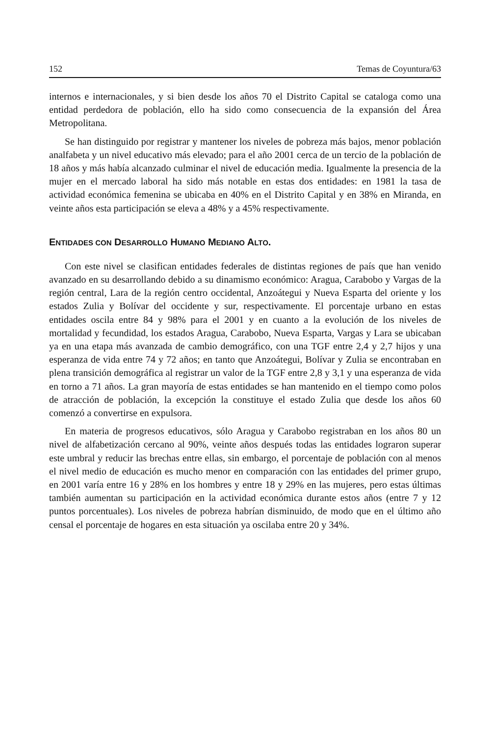152 Temas de Coyuntura/63
internos e internacionales, y si bien desde los años 70 el Distrito Capital se cataloga como una entidad perdedora de población, ello ha sido como consecuencia de la expansión del Área Metropolitana.
Se han distinguido por registrar y mantener los niveles de pobreza más bajos, menor población analfabeta y un nivel educativo más elevado; para el año 2001 cerca de un tercio de la población de 18 años y más había alcanzado culminar el nivel de educación media. Igualmente la presencia de la mujer en el mercado laboral ha sido más notable en estas dos entidades: en 1981 la tasa de actividad económica femenina se ubicaba en 40% en el Distrito Capital y en 38% en Miranda, en veinte años esta participación se eleva a 48% y a 45% respectivamente.
ENTIDADES CON DESARROLLO HUMANO MEDIANO ALTO.
Con este nivel se clasifican entidades federales de distintas regiones de país que han venido avanzado en su desarrollando debido a su dinamismo económico: Aragua, Carabobo y Vargas de la región central, Lara de la región centro occidental, Anzoátegui y Nueva Esparta del oriente y los estados Zulia y Bolívar del occidente y sur, respectivamente. El porcentaje urbano en estas entidades oscila entre 84 y 98% para el 2001 y en cuanto a la evolución de los niveles de mortalidad y fecundidad, los estados Aragua, Carabobo, Nueva Esparta, Vargas y Lara se ubicaban ya en una etapa más avanzada de cambio demográfico, con una TGF entre 2,4 y 2,7 hijos y una esperanza de vida entre 74 y 72 años; en tanto que Anzoátegui, Bolívar y Zulia se encontraban en plena transición demográfica al registrar un valor de la TGF entre 2,8 y 3,1 y una esperanza de vida en torno a 71 años. La gran mayoría de estas entidades se han mantenido en el tiempo como polos de atracción de población, la excepción la constituye el estado Zulia que desde los años 60 comenzó a convertirse en expulsora.
En materia de progresos educativos, sólo Aragua y Carabobo registraban en los años 80 un nivel de alfabetización cercano al 90%, veinte años después todas las entidades lograron superar este umbral y reducir las brechas entre ellas, sin embargo, el porcentaje de población con al menos el nivel medio de educación es mucho menor en comparación con las entidades del primer grupo, en 2001 varía entre 16 y 28% en los hombres y entre 18 y 29% en las mujeres, pero estas últimas también aumentan su participación en la actividad económica durante estos años (entre 7 y 12 puntos porcentuales). Los niveles de pobreza habrían disminuido, de modo que en el último año censal el porcentaje de hogares en esta situación ya oscilaba entre 20 y 34%.